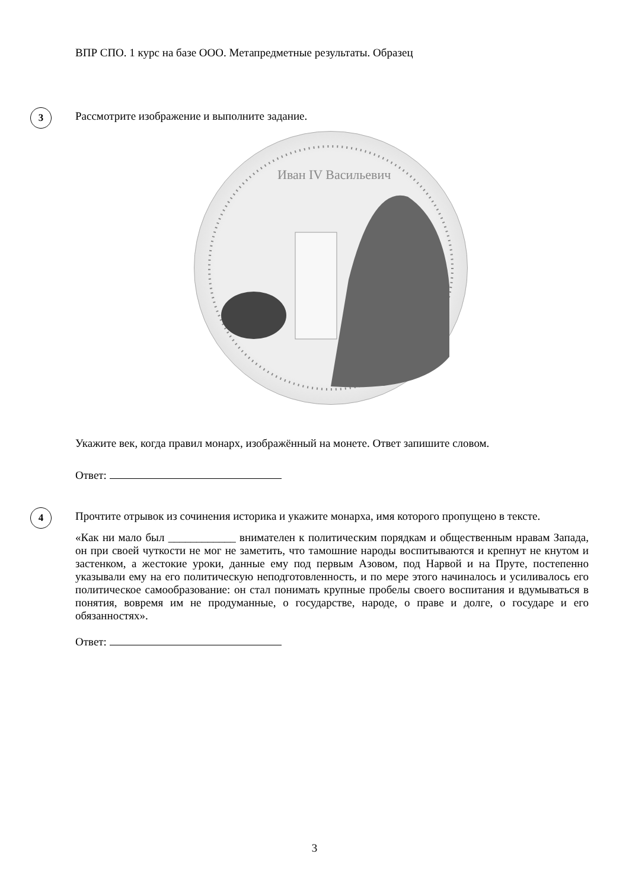ВПР СПО. 1 курс на базе ООО. Метапредметные результаты. Образец
3
Рассмотрите изображение и выполните задание.
Иван IV Васильевич
Укажите век, когда правил монарх, изображённый на монете. Ответ запишите словом.
Ответ:
4
Прочтите отрывок из сочинения историка и укажите монарха, имя которого пропущено в тексте.
«Как ни мало был ____________ внимателен к политическим порядкам и общественным нравам Запада, он при своей чуткости не мог не заметить, что тамошние народы воспитываются и крепнут не кнутом и застенком, а жестокие уроки, данные ему под первым Азовом, под Нарвой и на Пруте, постепенно указывали ему на его политическую неподготовленность, и по мере этого начиналось и усиливалось его политическое самообразование: он стал понимать крупные пробелы своего воспитания и вдумываться в понятия, вовремя им не продуманные, о государстве, народе, о праве и долге, о государе и его обязанностях».
Ответ:
3